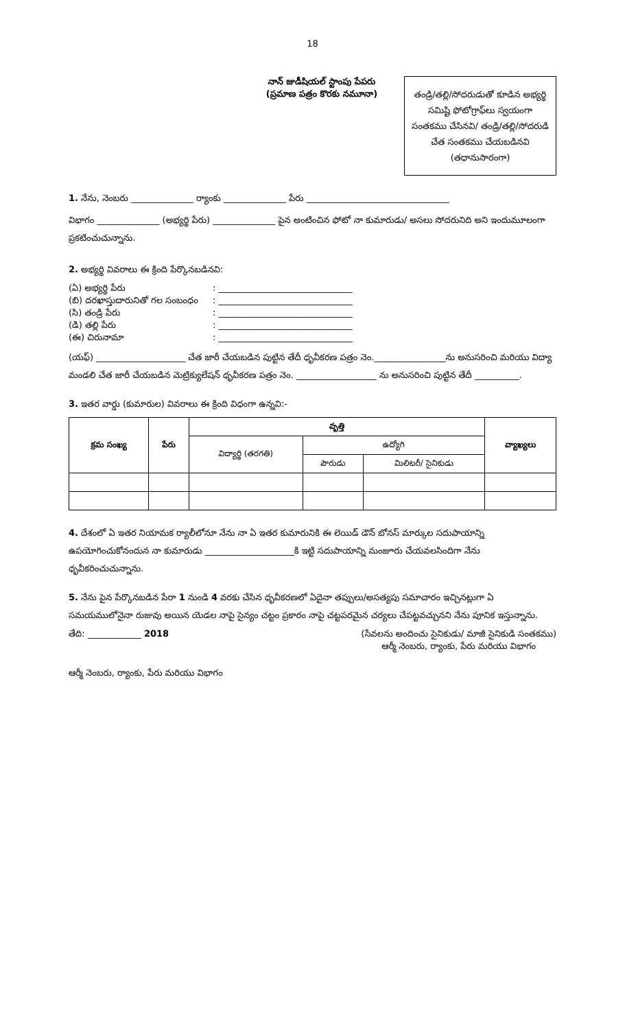18
నాన్ జుడీషియల్ స్టాంపు పేపరు (ప్రమాణ పత్రం కొరకు నమూనా)
తండ్రి/తల్లి/సోదరుడుతో కూడిన అభ్యర్థి సమిష్టి ఫోటోగ్రాఫ్‌లు స్వయంగా సంతకము చేసినవి/ తండ్రి/తల్లి/సోదరుడి చేత సంతకము చేయబడినవి (తధానుసారంగా)
1. నేను, నెంబరు ______________ ర్యాంకు ______________ పేరు ________________________________
విభాగం ______________ (అభ్యర్థి పేరు) ______________ పైన అంటించిన ఫోటో నా కుమారుడు/ అసలు సోదరునిది అని ఇందుమూలంగా ప్రకటించుచున్నాను.
2. అభ్యర్థి వివరాలు ఈ క్రింది పేర్కొనబడినవి:
(ఏ) అభ్యర్థి పేరు: ______________________________
(బి) దరఖాస్తుదారునితో గల సంబంధం: ______________________________
(సి) తండ్రి పేరు: ______________________________
(డి) తల్లి పేరు: ______________________________
(ఈ) చిరునామా: ______________________________
(యఫ్) ____________________ చేత జారీ చేయబడిన పుట్టిన తేదీ ధృవీకరణ పత్రం నెం.________________ను అనుసరించి మరియు విద్యా మండలి చేత జారీ చేయబడిన మెట్రిక్యులేషన్ ధృవీకరణ పత్రం నెం. __________________ ను అనుసరించి పుట్టిన తేదీ __________.
3. ఇతర వార్డు (కుమారుల) వివరాలు ఈ క్రింది విధంగా ఉన్నవి:-
| క్రమ సంఖ్య | పేరు | వృత్తి | | | వ్యాఖ్యలు |
| --- | --- | --- | --- | --- | --- |
| | | విద్యార్థి (తరగతి) | ఉద్యోగి | | |
| | | | పౌరుడు | మిలిటరీ/ సైనికుడు | |
4. దేశంలో ఏ ఇతర నియామక ర్యాలీలోనూ నేను నా ఏ ఇతర కుమారునికి ఈ లెయిడ్ డౌన్ బోనస్ మార్కుల సదుపాయాన్ని ఉపయోగించుకోనందున నా కుమారుడు ____________________కి ఇట్టి సదుపాయాన్ని మంజూరు చేయవలసిందిగా నేను ధృవీకరించుచున్నాను.
5. నేను పైన పేర్కొనబడిన పేరా 1 నుండి 4 వరకు చేసిన ధృవీకరణలో ఏదైనా తప్పులు/అసత్యపు సమాచారం ఇచ్చినట్లుగా ఏ సమయములోనైనా రుజువు అయిన యెడల నాపై సైన్యం చట్టం ప్రకారం నాపై చట్టపరమైన చర్యలు చేపట్టవచ్చునని నేను పూనిక ఇస్తున్నాను.
తేది: ____________ 2018 (సేవలను అందించు సైనికుడు/ మాజీ సైనికుడి సంతకము)
ఆర్మీ నెంబరు, ర్యాంకు, పేరు మరియు విభాగం
ఆర్మీ నెంబరు, ర్యాంకు, పేరు మరియు విభాగం